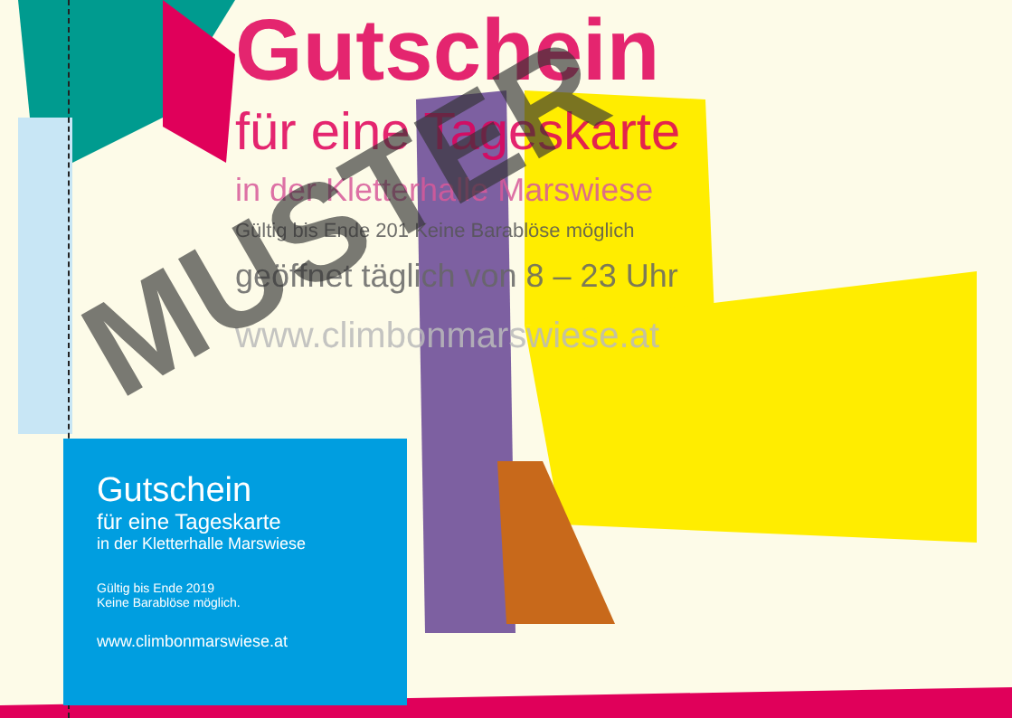Gutschein
für eine Tageskarte
in der Kletterhalle Marswiese
Gültig bis Ende 201 Keine Barablöse möglich
geöffnet täglich von 8 – 23 Uhr
www.climbonmarswiese.at
Gutschein
für eine Tageskarte
in der Kletterhalle Marswiese
Gültig bis Ende 2019
Keine Barablöse möglich.
www.climbonmarswiese.at
MUSTER